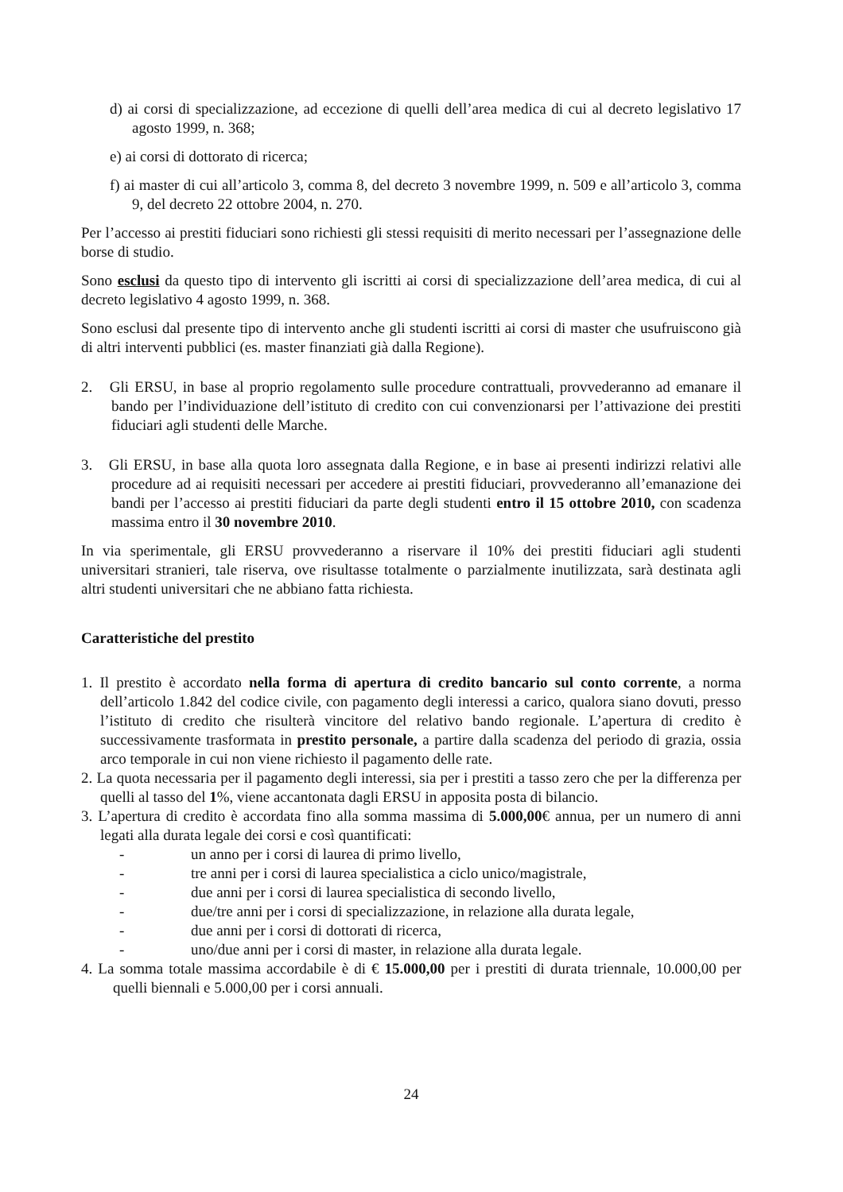d) ai corsi di specializzazione, ad eccezione di quelli dell’area medica di cui al decreto legislativo 17 agosto 1999, n. 368;
e) ai corsi di dottorato di ricerca;
f) ai master di cui all’articolo 3, comma 8, del decreto 3 novembre 1999, n. 509 e all’articolo 3, comma 9, del decreto 22 ottobre 2004, n. 270.
Per l’accesso ai prestiti fiduciari sono richiesti gli stessi requisiti di merito necessari per l’assegnazione delle borse di studio.
Sono esclusi da questo tipo di intervento gli iscritti ai corsi di specializzazione dell’area medica, di cui al decreto legislativo 4 agosto 1999, n. 368.
Sono esclusi dal presente tipo di intervento anche gli studenti iscritti ai corsi di master che usufruiscono già di altri interventi pubblici (es. master finanziati già dalla Regione).
2. Gli ERSU, in base al proprio regolamento sulle procedure contrattuali, provvederanno ad emanare il bando per l’individuazione dell’istituto di credito con cui convenzionarsi per l’attivazione dei prestiti fiduciari agli studenti delle Marche.
3. Gli ERSU, in base alla quota loro assegnata dalla Regione, e in base ai presenti indirizzi relativi alle procedure ad ai requisiti necessari per accedere ai prestiti fiduciari, provvederanno all’emanazione dei bandi per l’accesso ai prestiti fiduciari da parte degli studenti entro il 15 ottobre 2010, con scadenza massima entro il 30 novembre 2010.
In via sperimentale, gli ERSU provvederanno a riservare il 10% dei prestiti fiduciari agli studenti universitari stranieri, tale riserva, ove risultasse totalmente o parzialmente inutilizzata, sarà destinata agli altri studenti universitari che ne abbiano fatta richiesta.
Caratteristiche del prestito
1. Il prestito è accordato nella forma di apertura di credito bancario sul conto corrente, a norma dell’articolo 1.842 del codice civile, con pagamento degli interessi a carico, qualora siano dovuti, presso l’istituto di credito che risulterà vincitore del relativo bando regionale. L’apertura di credito è successivamente trasformata in prestito personale, a partire dalla scadenza del periodo di grazia, ossia arco temporale in cui non viene richiesto il pagamento delle rate.
2. La quota necessaria per il pagamento degli interessi, sia per i prestiti a tasso zero che per la differenza per quelli al tasso del 1%, viene accantonata dagli ERSU in apposita posta di bilancio.
3. L’apertura di credito è accordata fino alla somma massima di 5.000,00€ annua, per un numero di anni legati alla durata legale dei corsi e così quantificati:
- un anno per i corsi di laurea di primo livello,
- tre anni per i corsi di laurea specialistica a ciclo unico/magistrale,
- due anni per i corsi di laurea specialistica di secondo livello,
- due/tre anni per i corsi di specializzazione, in relazione alla durata legale,
- due anni per i corsi di dottorati di ricerca,
- uno/due anni per i corsi di master, in relazione alla durata legale.
4. La somma totale massima accordabile è di € 15.000,00 per i prestiti di durata triennale, 10.000,00 per quelli biennali e 5.000,00 per i corsi annuali.
24